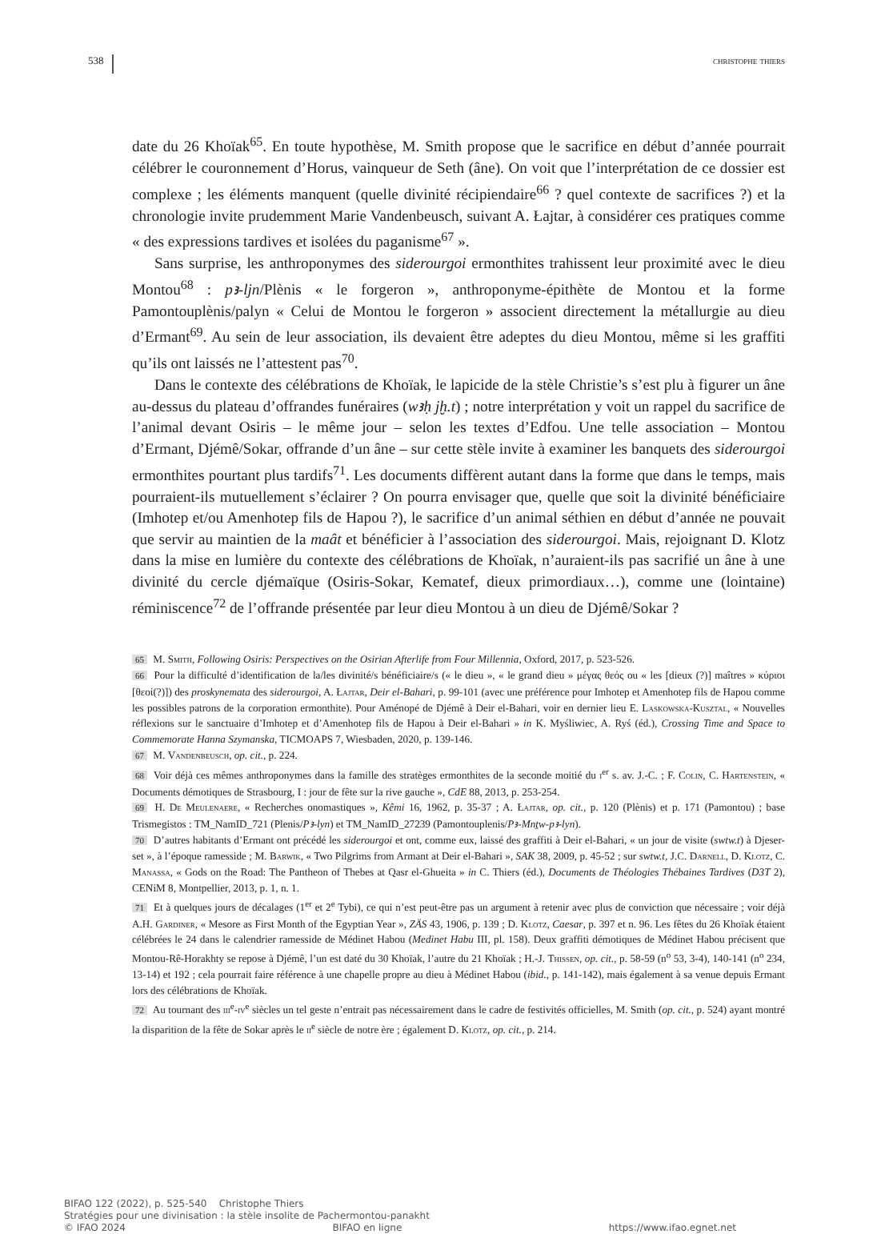538 christophe thiers
date du 26 Khoïak<sup>65</sup>. En toute hypothèse, M. Smith propose que le sacrifice en début d’année pourrait célébrer le couronnement d’Horus, vainqueur de Seth (âne). On voit que l’interprétation de ce dossier est complexe ; les éléments manquent (quelle divinité récipiendaire<sup>66</sup> ? quel contexte de sacrifices ?) et la chronologie invite prudemment Marie Vandenbeusch, suivant A. Łajtar, à considérer ces pratiques comme « des expressions tardives et isolées du paganisme<sup>67</sup> ».
Sans surprise, les anthroponymes des siderourgoi ermonthites trahissent leur proximité avec le dieu Montou<sup>68</sup> : pꜣ-ljn/Plènis « le forgeron », anthroponyme-épithète de Montou et la forme Pamontouplènis/palyn « Celui de Montou le forgeron » associent directement la métallurgie au dieu d’Ermant<sup>69</sup>. Au sein de leur association, ils devaient être adeptes du dieu Montou, même si les graffiti qu’ils ont laissés ne l’attestent pas<sup>70</sup>.
Dans le contexte des célébrations de Khoïak, le lapicide de la stèle Christie’s s’est plu à figurer un âne au-dessus du plateau d’offrandes funéraires (wꜣḥ jḫ.t) ; notre interprétation y voit un rappel du sacrifice de l’animal devant Osiris – le même jour – selon les textes d’Edfou. Une telle association – Montou d’Ermant, Djémê/Sokar, offrande d’un âne – sur cette stèle invite à examiner les banquets des siderourgoi ermonthites pourtant plus tardifs<sup>71</sup>. Les documents diffèrent autant dans la forme que dans le temps, mais pourraient-ils mutuellement s’éclairer ? On pourra envisager que, quelle que soit la divinité bénéficiaire (Imhotep et/ou Amenhotep fils de Hapou ?), le sacrifice d’un animal séthien en début d’année ne pouvait que servir au maintien de la maât et bénéficier à l’association des siderourgoi. Mais, rejoignant D. Klotz dans la mise en lumière du contexte des célébrations de Khoïak, n’auraient-ils pas sacrifié un âne à une divinité du cercle djémaïque (Osiris-Sokar, Kematef, dieux primordiaux…), comme une (lointaine) réminiscence<sup>72</sup> de l’offrande présentée par leur dieu Montou à un dieu de Djémê/Sokar ?
65 M. Smith, Following Osiris: Perspectives on the Osirian Afterlife from Four Millennia, Oxford, 2017, p. 523-526.
66 Pour la difficulté d’identification de la/les divinité/s bénéficiaire/s (« le dieu », « le grand dieu » μέγας θεός ou « les [dieux (?)] maîtres » κύριοι [θεοί(?)]) des proskynemata des siderourgoi, A. Łajtar, Deir el-Bahari, p. 99-101 (avec une préférence pour Imhotep et Amenhotep fils de Hapou comme les possibles patrons de la corporation ermonthite). Pour Aménopé de Djémê à Deir el-Bahari, voir en dernier lieu E. Laskowska-Kusztal, « Nouvelles réflexions sur le sanctuaire d’Imhotep et d’Amenhotep fils de Hapou à Deir el-Bahari » in K. Myśliwiec, A. Ryś (éd.), Crossing Time and Space to Commemorate Hanna Szymanska, TICMOAPS 7, Wiesbaden, 2020, p. 139-146.
67 M. Vandenbeusch, op. cit., p. 224.
68 Voir déjà ces mêmes anthroponymes dans la famille des stratèges ermonthites de la seconde moitié du i<sup>er</sup> s. av. J.-C. ; F. Colin, C. Hartenstein, « Documents démotiques de Strasbourg, I : jour de fête sur la rive gauche », CdE 88, 2013, p. 253-254.
69 H. De Meulenaere, « Recherches onomastiques », Kêmi 16, 1962, p. 35-37 ; A. Łajtar, op. cit., p. 120 (Plènis) et p. 171 (Pamontou) ; base Trismegistos : TM_NamID_721 (Plenis/Pꜣ-lyn) et TM_NamID_27239 (Pamontouplenis/Pꜣ-Mnṯw-pꜣ-lyn).
70 D’autres habitants d’Ermant ont précédé les siderourgoi et ont, comme eux, laissé des graffiti à Deir el-Bahari, « un jour de visite (swtw.t) à Djeser-set », à l’époque ramesside ; M. Barwik, « Two Pilgrims from Armant at Deir el-Bahari », SAK 38, 2009, p. 45-52 ; sur swtw.t, J.C. Darnell, D. Klotz, C. Manassa, « Gods on the Road: The Pantheon of Thebes at Qasr el-Ghueita » in C. Thiers (éd.), Documents de Théologies Thébaines Tardives (D3T 2), CENiM 8, Montpellier, 2013, p. 1, n. 1.
71 Et à quelques jours de décalages (1<sup>er</sup> et 2<sup>e</sup> Tybi), ce qui n’est peut-être pas un argument à retenir avec plus de conviction que nécessaire ; voir déjà A.H. Gardiner, « Mesore as First Month of the Egyptian Year », ZÄS 43, 1906, p. 139 ; D. Klotz, Caesar, p. 397 et n. 96. Les fêtes du 26 Khoïak étaient célébrées le 24 dans le calendrier ramesside de Médinet Habou (Medinet Habu III, pl. 158). Deux graffiti démotiques de Médinet Habou précisent que Montou-Rê-Horakhty se repose à Djémê, l’un est daté du 30 Khoïak, l’autre du 21 Khoïak ; H.-J. Thissen, op. cit., p. 58-59 (n<sup>o</sup> 53, 3-4), 140-141 (n<sup>o</sup> 234, 13-14) et 192 ; cela pourrait faire référence à une chapelle propre au dieu à Médinet Habou (ibid., p. 141-142), mais également à sa venue depuis Ermant lors des célébrations de Khoïak.
72 Au tournant des iii<sup>e</sup>-iv<sup>e</sup> siècles un tel geste n’entrait pas nécessairement dans le cadre de festivités officielles, M. Smith (op. cit., p. 524) ayant montré la disparition de la fête de Sokar après le ii<sup>e</sup> siècle de notre ère ; également D. Klotz, op. cit., p. 214.
BIFAO 122 (2022), p. 525-540 Christophe Thiers
Stratégies pour une divinisation : la stèle insolite de Pachermontou-panakht
© IFAO 2024 BIFAO en ligne https://www.ifao.egnet.net